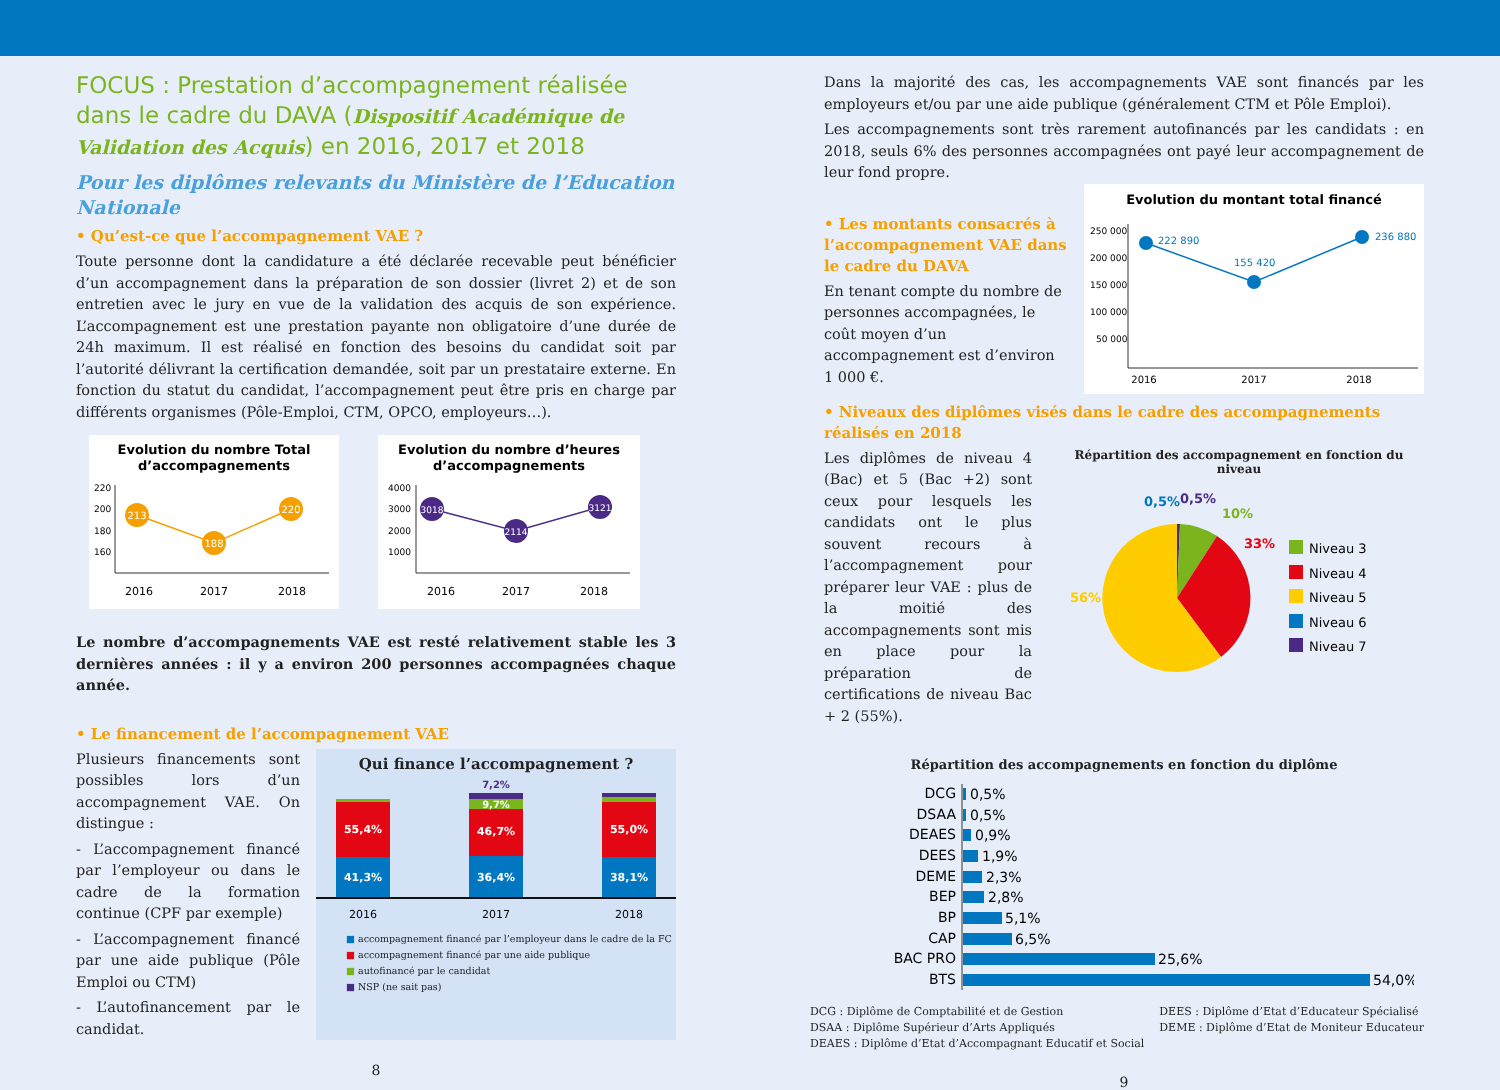FOCUS : Prestation d’accompagnement réalisée dans le cadre du DAVA (Dispositif Académique de Validation des Acquis) en 2016, 2017 et 2018
Pour les diplômes relevants du Ministère de l’Education Nationale
• Qu’est-ce que l’accompagnement VAE ?
Toute personne dont la candidature a été déclarée recevable peut bénéficier d’un accompagnement dans la préparation de son dossier (livret 2) et de son entretien avec le jury en vue de la validation des acquis de son expérience. L’accompagnement est une prestation payante non obligatoire d’une durée de 24h maximum. Il est réalisé en fonction des besoins du candidat soit par l’autorité délivrant la certification demandée, soit par un prestataire externe. En fonction du statut du candidat, l’accompagnement peut être pris en charge par différents organismes (Pôle-Emploi, CTM, OPCO, employeurs…).
Evolution du nombre Total
d’accompagnements
220
200
180
160
213
188
220
2016
2017
2018
Evolution du nombre d’heures
d’accompagnements
4000
3000
2000
1000
3018
2114
3121
2016
2017
2018
Le nombre d’accompagnements VAE est resté relativement stable les 3 dernières années : il y a environ 200 personnes accompagnées chaque année.
• Le financement de l’accompagnement VAE
Plusieurs financements sont possibles lors d’un accompagnement VAE. On distingue :
- L’accompagnement financé par l’employeur ou dans le cadre de la formation continue (CPF par exemple)
- L’accompagnement financé par une aide publique (Pôle Emploi ou CTM)
- L’autofinancement par le candidat.
Qui finance l’accompagnement ?
55,4%
41,3%
7,2%
9,7%
46,7%
36,4%
55,0%
38,1%
2016
2017
2018
■ accompagnement financé par l’employeur dans le cadre de la FC
■ accompagnement financé par une aide publique
■ autofinancé par le candidat
■ NSP (ne sait pas)
8
Dans la majorité des cas, les accompagnements VAE sont financés par les employeurs et/ou par une aide publique (généralement CTM et Pôle Emploi).
Les accompagnements sont très rarement autofinancés par les candidats : en 2018, seuls 6% des personnes accompagnées ont payé leur accompagnement de leur fond propre.
• Les montants consacrés à l’accompagnement VAE dans le cadre du DAVA
En tenant compte du nombre de personnes accompagnées, le coût moyen d’un accompagnement est d’environ 1 000 €.
Evolution du montant total financé
250 000
200 000
150 000
100 000
50 000
222 890
155 420
236 880
2016
2017
2018
• Niveaux des diplômes visés dans le cadre des accompagnements réalisés en 2018
Les diplômes de niveau 4 (Bac) et 5 (Bac +2) sont ceux pour lesquels les candidats ont le plus souvent recours à l’accompagnement pour préparer leur VAE : plus de la moitié des accompagnements sont mis en place pour la préparation de certifications de niveau Bac + 2 (55%).
Répartition des accompagnement en fonction du niveau
0,5%
0,5%
10%
33%
56%
Niveau 3
Niveau 4
Niveau 5
Niveau 6
Niveau 7
Répartition des accompagnements en fonction du diplôme
DCG
DSAA
DEAES
DEES
DEME
BEP
BP
CAP
BAC PRO
BTS
0,5%
0,5%
0,9%
1,9%
2,3%
2,8%
5,1%
6,5%
25,6%
54,0%
DCG : Diplôme de Comptabilité et de Gestion
DSAA : Diplôme Supérieur d’Arts Appliqués
DEAES : Diplôme d’Etat d’Accompagnant Educatif et Social
DEES : Diplôme d’Etat d’Educateur Spécialisé
DEME : Diplôme d’Etat de Moniteur Educateur
9